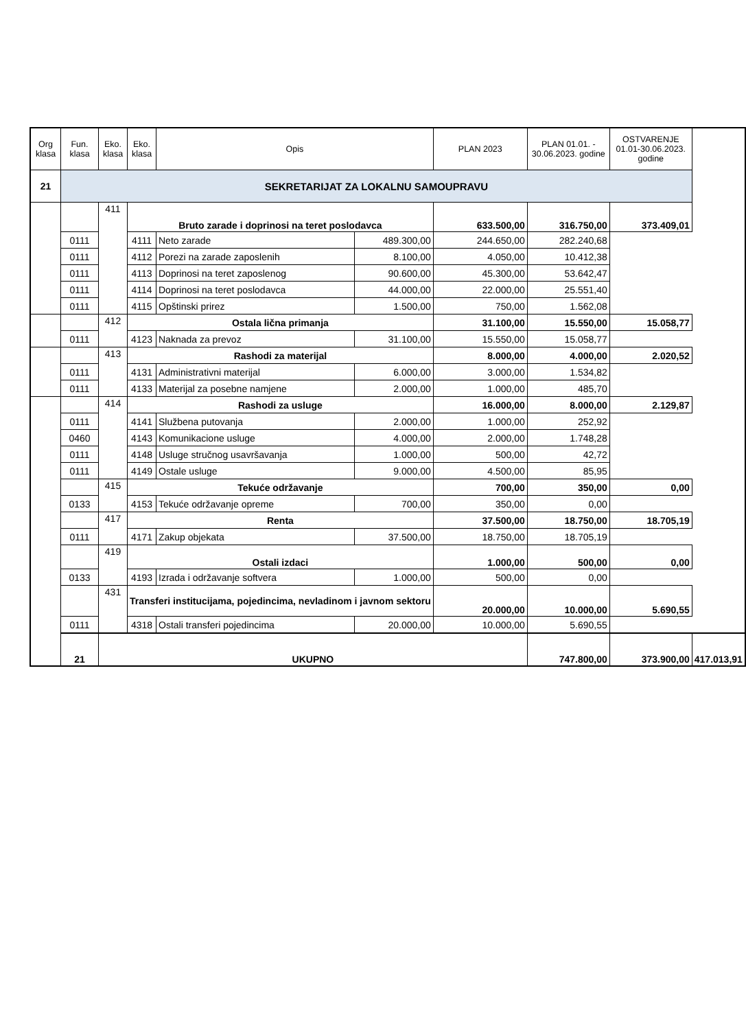| Org klasa | Fun. klasa | Eko. klasa | Eko. klasa | Opis | | PLAN 2023 | PLAN 01.01. - 30.06.2023. godine | OSTVARENJE 01.01-30.06.2023. godine | |
| --- | --- | --- | --- | --- | --- | --- | --- | --- | --- |
| 21 | SEKRETARIJAT ZA LOKALNU SAMOUPRAVU | | | | | | | | |
| | | 411 | Bruto zarade i doprinosi na teret poslodavca | | | 633.500,00 | 316.750,00 | 373.409,01 | |
| | 0111 | | 4111 | Neto zarade | 489.300,00 | 244.650,00 | 282.240,68 | | |
| | 0111 | | 4112 | Porezi na zarade zaposlenih | 8.100,00 | 4.050,00 | 10.412,38 | | |
| | 0111 | | 4113 | Doprinosi na teret zaposlenog | 90.600,00 | 45.300,00 | 53.642,47 | | |
| | 0111 | | 4114 | Doprinosi na teret poslodavca | 44.000,00 | 22.000,00 | 25.551,40 | | |
| | 0111 | | 4115 | Opštinski prirez | 1.500,00 | 750,00 | 1.562,08 | | |
| | | 412 | Ostala lična primanja | | | 31.100,00 | 15.550,00 | 15.058,77 | |
| | 0111 | | 4123 | Naknada za prevoz | 31.100,00 | 15.550,00 | 15.058,77 | | |
| | | 413 | Rashodi za materijal | | | 8.000,00 | 4.000,00 | 2.020,52 | |
| | 0111 | | 4131 | Administrativni materijal | 6.000,00 | 3.000,00 | 1.534,82 | | |
| | 0111 | | 4133 | Materijal za posebne namjene | 2.000,00 | 1.000,00 | 485,70 | | |
| | | 414 | Rashodi za usluge | | | 16.000,00 | 8.000,00 | 2.129,87 | |
| | 0111 | | 4141 | Službena putovanja | 2.000,00 | 1.000,00 | 252,92 | | |
| | 0460 | | 4143 | Komunikacione usluge | 4.000,00 | 2.000,00 | 1.748,28 | | |
| | 0111 | | 4148 | Usluge stručnog usavršavanja | 1.000,00 | 500,00 | 42,72 | | |
| | 0111 | | 4149 | Ostale usluge | 9.000,00 | 4.500,00 | 85,95 | | |
| | | 415 | Tekuće održavanje | | | 700,00 | 350,00 | 0,00 | |
| | 0133 | | 4153 | Tekuće održavanje opreme | 700,00 | 350,00 | 0,00 | | |
| | | 417 | Renta | | | 37.500,00 | 18.750,00 | 18.705,19 | |
| | 0111 | | 4171 | Zakup objekata | 37.500,00 | 18.750,00 | 18.705,19 | | |
| | | 419 | Ostali izdaci | | | 1.000,00 | 500,00 | 0,00 | |
| | 0133 | | 4193 | Izrada i održavanje softvera | 1.000,00 | 500,00 | 0,00 | | |
| | | 431 | Transferi institucijama, pojedincima, nevladinom i javnom sektoru | | | 20.000,00 | 10.000,00 | 5.690,55 | |
| | 0111 | | 4318 | Ostali transferi pojedincima | 20.000,00 | 10.000,00 | 5.690,55 | | |
| | 21 | UKUPNO | | | | | 747.800,00 | 373.900,00 | 417.013,91 |